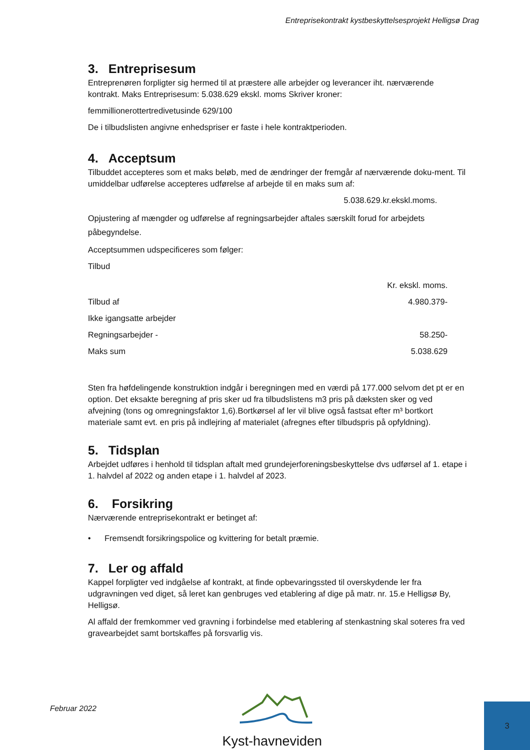Entreprisekontrakt kystbeskyttelsesprojekt Helligsø Drag
3. Entreprisesum
Entreprenøren forpligter sig hermed til at præstere alle arbejder og leverancer iht. nærværende kontrakt. Maks Entreprisesum: 5.038.629 ekskl. moms Skriver kroner:
femmillionerottertredivetusinde 629/100
De i tilbudslisten angivne enhedspriser er faste i hele kontraktperioden.
4. Acceptsum
Tilbuddet accepteres som et maks beløb, med de ændringer der fremgår af nærværende doku-ment. Til umiddelbar udførelse accepteres udførelse af arbejde til en maks sum af:
5.038.629.kr.ekskl.moms.
Opjustering af mængder og udførelse af regningsarbejder aftales særskilt forud for arbejdets påbegyndelse.
Acceptsummen udspecificeres som følger:
Tilbud
| | Kr. ekskl. moms. |
| Tilbud af | 4.980.379- |
| Ikke igangsatte arbejder | |
| Regningsarbejder - | 58.250- |
| Maks sum | 5.038.629 |
Sten fra høfdelingende konstruktion indgår i beregningen med en værdi på 177.000 selvom det pt er en option. Det eksakte beregning af pris sker ud fra tilbudslistens m3 pris på dæksten sker og ved afvejning (tons og omregningsfaktor 1,6).Bortkørsel af ler vil blive også fastsat efter m³ bortkort materiale samt evt. en pris på indlejring af materialet (afregnes efter tilbudspris på opfyldning).
5. Tidsplan
Arbejdet udføres i henhold til tidsplan aftalt med grundejerforeningsbeskyttelse dvs udførsel af 1. etape i 1. halvdel af 2022 og anden etape i 1. halvdel af 2023.
6. Forsikring
Nærværende entreprisekontrakt er betinget af:
• Fremsendt forsikringspolice og kvittering for betalt præmie.
7. Ler og affald
Kappel forpligter ved indgåelse af kontrakt, at finde opbevaringssted til overskydende ler fra udgravningen ved diget, så leret kan genbruges ved etablering af dige på matr. nr. 15.e Helligsø By, Helligsø.
Al affald der fremkommer ved gravning i forbindelse med etablering af stenkastning skal soteres fra ved gravearbejdet samt bortskaffes på forsvarlig vis.
Februar 2022 Kyst-havneviden 3